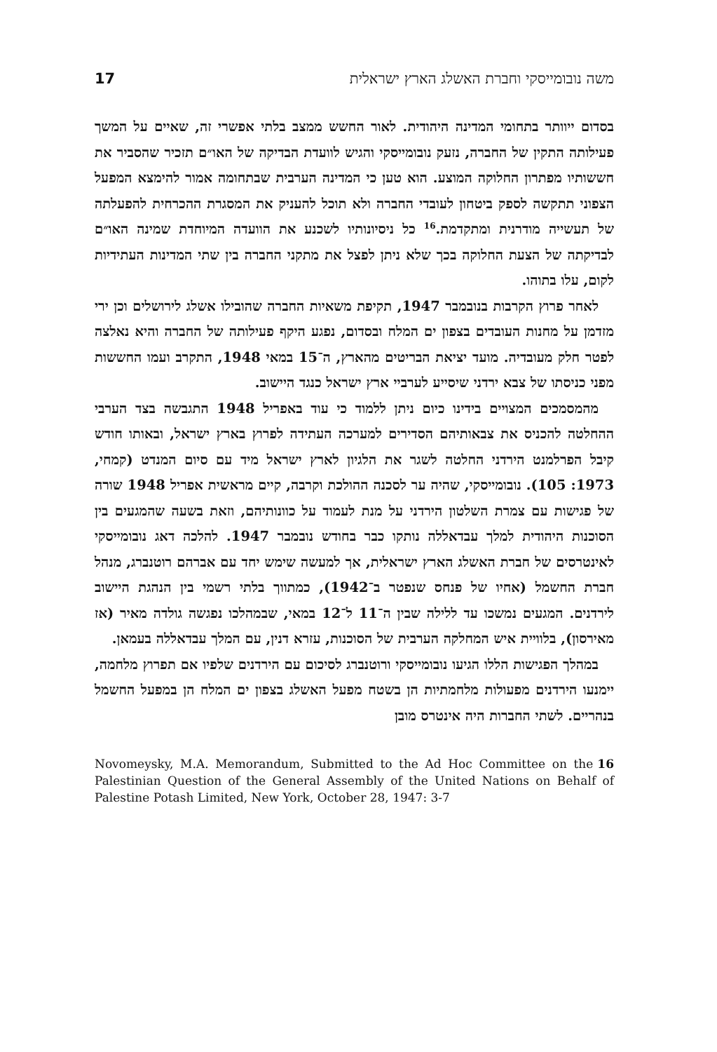משה נובומייסקי וחברת האשלג הארץ ישראלית 17
בסדום ייוותר בתחומי המדינה היהודית. לאור החשש ממצב בלתי אפשרי זה, שאיים על המשך פעילותה התקין של החברה, נזעק נובומייסקי והגיש לוועדת הבדיקה של האו״ם תזכיר שהסביר את חששותיו מפתרון החלוקה המוצע. הוא טען כי המדינה הערבית שבתחומה אמור להימצא המפעל הצפוני תתקשה לספק ביטחון לעובדי החברה ולא תוכל להעניק את המסגרת ההכרחית להפעלתה של תעשייה מודרנית ומתקדמת.<sup>16</sup> כל ניסיונותיו לשכנע את הוועדה המיוחדת שמינה האו״ם לבדיקתה של הצעת החלוקה בכך שלא ניתן לפצל את מתקני החברה בין שתי המדינות העתידיות לקום, עלו בתוהו.
לאחר פרוץ הקרבות בנובמבר 1947, תקיפת משאיות החברה שהובילו אשלג לירושלים וכן ירי מזדמן על מחנות העובדים בצפון ים המלח ובסדום, נפגע היקף פעילותה של החברה והיא נאלצה לפטר חלק מעובדיה. מועד יציאת הבריטים מהארץ, ה־15 במאי 1948, התקרב ועמו החששות מפני כניסתו של צבא ירדני שיסייע לערביי ארץ ישראל כנגד היישוב.
מהמסמכים המצויים בידינו כיום ניתן ללמוד כי עוד באפריל 1948 התגבשה בצד הערבי ההחלטה להכניס את צבאותיהם הסדירים למערכה העתידה לפרוץ בארץ ישראל, ובאותו חודש קיבל הפרלמנט הירדני החלטה לשגר את הלגיון לארץ ישראל מיד עם סיום המנדט (קמחי, 1973: 105). נובומייסקי, שהיה ער לסכנה ההולכת וקרבה, קיים מראשית אפריל 1948 שורה של פגישות עם צמרת השלטון הירדני על מנת לעמוד על כוונותיהם, וזאת בשעה שהמגעים בין הסוכנות היהודית למלך עבדאללה נותקו כבר בחודש נובמבר 1947. להלכה דאג נובומייסקי לאינטרסים של חברת האשלג הארץ ישראלית, אך למעשה שימש יחד עם אברהם רוטנברג, מנהל חברת החשמל (אחיו של פנחס שנפטר ב־1942), כמתווך בלתי רשמי בין הנהגת היישוב לירדנים. המגעים נמשכו עד ללילה שבין ה־11 ל־12 במאי, שבמהלכו נפגשה גולדה מאיר (אז מאירסון), בלוויית איש המחלקה הערבית של הסוכנות, עזרא דנין, עם המלך עבדאללה בעמאן.
במהלך הפגישות הללו הגיעו נובומייסקי ורוטנברג לסיכום עם הירדנים שלפיו אם תפרוץ מלחמה, יימנעו הירדנים מפעולות מלחמתיות הן בשטח מפעל האשלג בצפון ים המלח הן במפעל החשמל בנהריים. לשתי החברות היה אינטרס מובן
16 Novomeysky, M.A. Memorandum, Submitted to the Ad Hoc Committee on the Palestinian Question of the General Assembly of the United Nations on Behalf of Palestine Potash Limited, New York, October 28, 1947: 3-7